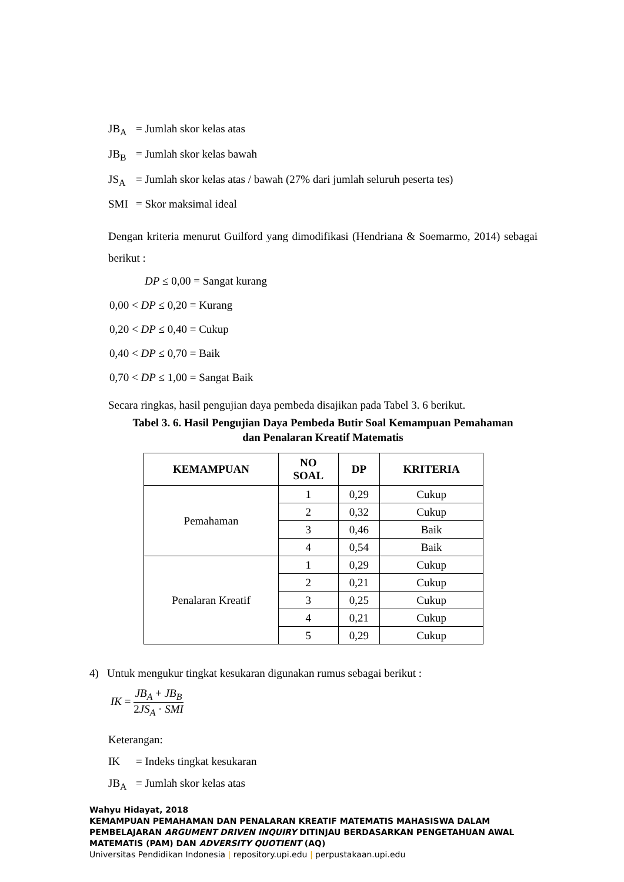JB<sub>A</sub> = Jumlah skor kelas atas
JB<sub>B</sub> = Jumlah skor kelas bawah
JS<sub>A</sub> = Jumlah skor kelas atas / bawah (27% dari jumlah seluruh peserta tes)
SMI = Skor maksimal ideal
Dengan kriteria menurut Guilford yang dimodifikasi (Hendriana & Soemarmo, 2014) sebagai berikut :
DP ≤ 0,00 = Sangat kurang
0,00 < DP ≤ 0,20 = Kurang
0,20 < DP ≤ 0,40 = Cukup
0,40 < DP ≤ 0,70 = Baik
0,70 < DP ≤ 1,00 = Sangat Baik
Secara ringkas, hasil pengujian daya pembeda disajikan pada Tabel 3. 6 berikut.
Tabel 3. 6. Hasil Pengujian Daya Pembeda Butir Soal Kemampuan Pemahaman
dan Penalaran Kreatif Matematis
| KEMAMPUAN | NO SOAL | DP | KRITERIA |
| --- | --- | --- | --- |
| Pemahaman | 1 | 0,29 | Cukup |
| | 2 | 0,32 | Cukup |
| | 3 | 0,46 | Baik |
| | 4 | 0,54 | Baik |
| Penalaran Kreatif | 1 | 0,29 | Cukup |
| | 2 | 0,21 | Cukup |
| | 3 | 0,25 | Cukup |
| | 4 | 0,21 | Cukup |
| | 5 | 0,29 | Cukup |
4) Untuk mengukur tingkat kesukaran digunakan rumus sebagai berikut :
IK = JB<sub>A</sub> + JB<sub>B</sub> 2JS<sub>A</sub> · SMI
Keterangan:
IK = Indeks tingkat kesukaran
JB<sub>A</sub> = Jumlah skor kelas atas
Wahyu Hidayat, 2018
KEMAMPUAN PEMAHAMAN DAN PENALARAN KREATIF MATEMATIS MAHASISWA DALAM PEMBELAJARAN ARGUMENT DRIVEN INQUIRY DITINJAU BERDASARKAN PENGETAHUAN AWAL MATEMATIS (PAM) DAN ADVERSITY QUOTIENT (AQ)
Universitas Pendidikan Indonesia | repository.upi.edu | perpustakaan.upi.edu